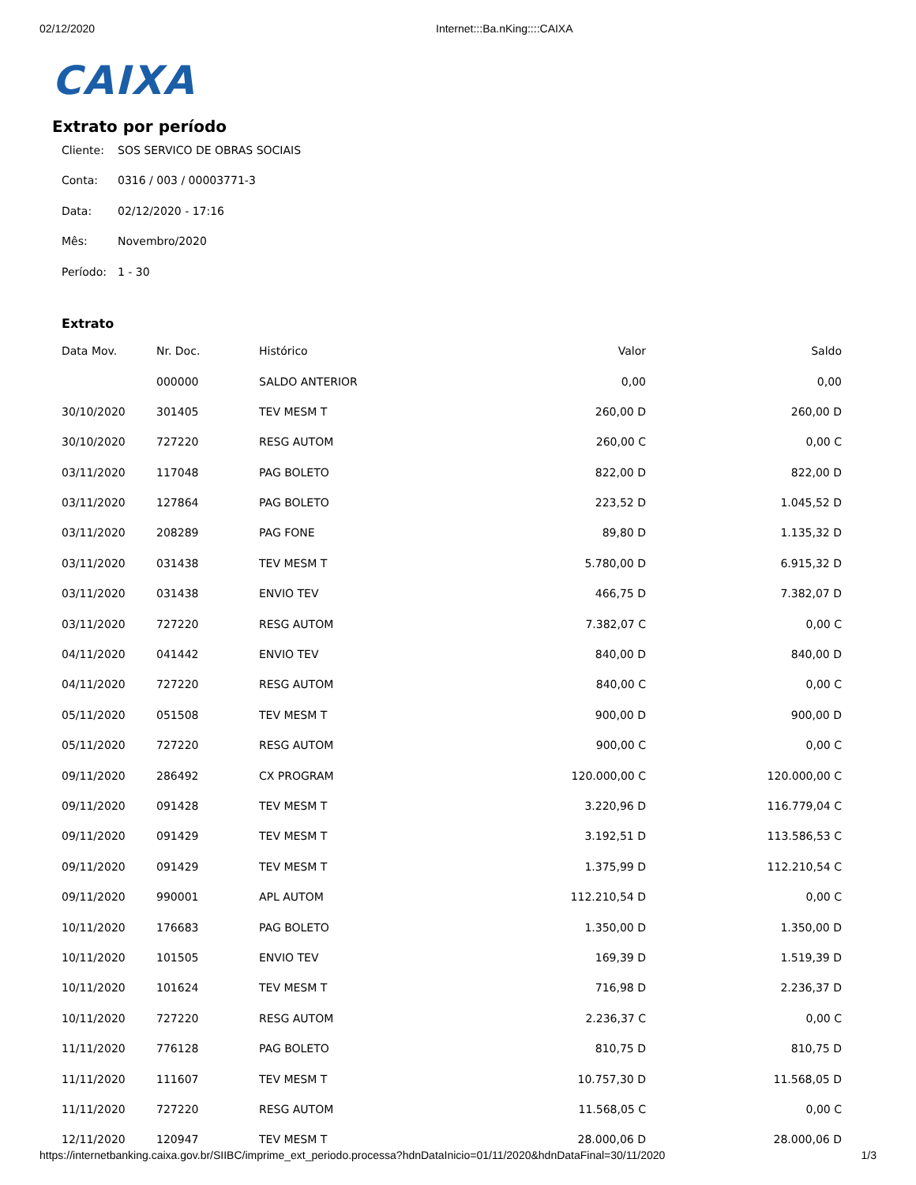02/12/2020 Internet:::Ba.nKing::::CAIXA
CAIXA
Extrato por período
Cliente: SOS SERVICO DE OBRAS SOCIAIS
Conta: 0316 / 003 / 00003771-3
Data: 02/12/2020 - 17:16
Mês: Novembro/2020
Período: 1 - 30
Extrato
| Data Mov. | Nr. Doc. | Histórico | Valor | Saldo |
| --- | --- | --- | --- | --- |
| | 000000 | SALDO ANTERIOR | 0,00 | 0,00 |
| 30/10/2020 | 301405 | TEV MESM T | 260,00 D | 260,00 D |
| 30/10/2020 | 727220 | RESG AUTOM | 260,00 C | 0,00 C |
| 03/11/2020 | 117048 | PAG BOLETO | 822,00 D | 822,00 D |
| 03/11/2020 | 127864 | PAG BOLETO | 223,52 D | 1.045,52 D |
| 03/11/2020 | 208289 | PAG FONE | 89,80 D | 1.135,32 D |
| 03/11/2020 | 031438 | TEV MESM T | 5.780,00 D | 6.915,32 D |
| 03/11/2020 | 031438 | ENVIO TEV | 466,75 D | 7.382,07 D |
| 03/11/2020 | 727220 | RESG AUTOM | 7.382,07 C | 0,00 C |
| 04/11/2020 | 041442 | ENVIO TEV | 840,00 D | 840,00 D |
| 04/11/2020 | 727220 | RESG AUTOM | 840,00 C | 0,00 C |
| 05/11/2020 | 051508 | TEV MESM T | 900,00 D | 900,00 D |
| 05/11/2020 | 727220 | RESG AUTOM | 900,00 C | 0,00 C |
| 09/11/2020 | 286492 | CX PROGRAM | 120.000,00 C | 120.000,00 C |
| 09/11/2020 | 091428 | TEV MESM T | 3.220,96 D | 116.779,04 C |
| 09/11/2020 | 091429 | TEV MESM T | 3.192,51 D | 113.586,53 C |
| 09/11/2020 | 091429 | TEV MESM T | 1.375,99 D | 112.210,54 C |
| 09/11/2020 | 990001 | APL AUTOM | 112.210,54 D | 0,00 C |
| 10/11/2020 | 176683 | PAG BOLETO | 1.350,00 D | 1.350,00 D |
| 10/11/2020 | 101505 | ENVIO TEV | 169,39 D | 1.519,39 D |
| 10/11/2020 | 101624 | TEV MESM T | 716,98 D | 2.236,37 D |
| 10/11/2020 | 727220 | RESG AUTOM | 2.236,37 C | 0,00 C |
| 11/11/2020 | 776128 | PAG BOLETO | 810,75 D | 810,75 D |
| 11/11/2020 | 111607 | TEV MESM T | 10.757,30 D | 11.568,05 D |
| 11/11/2020 | 727220 | RESG AUTOM | 11.568,05 C | 0,00 C |
| 12/11/2020 | 120947 | TEV MESM T | 28.000,06 D | 28.000,06 D |
https://internetbanking.caixa.gov.br/SIIBC/imprime_ext_periodo.processa?hdnDataInicio=01/11/2020&hdnDataFinal=30/11/2020 1/3